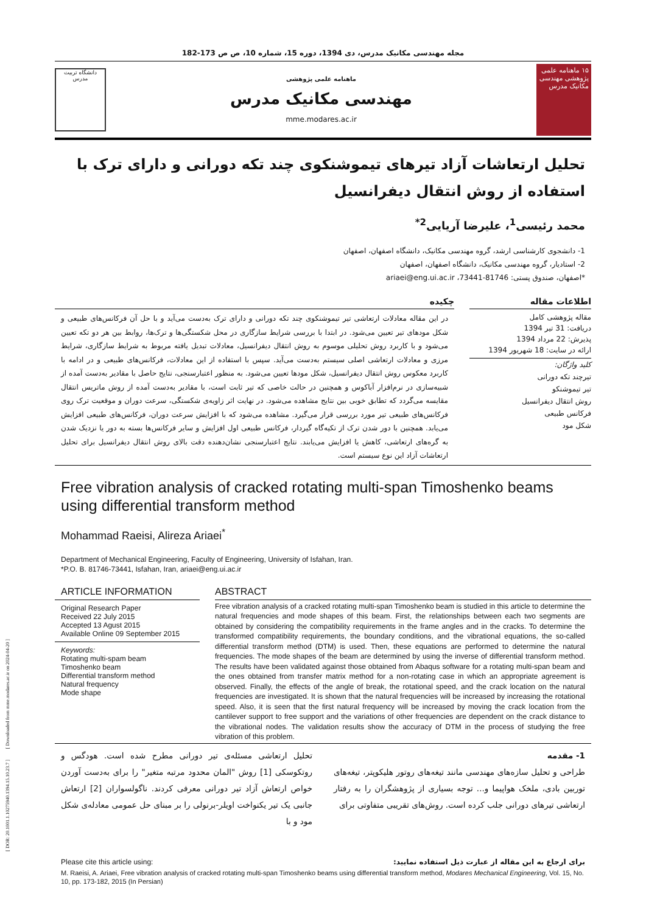مجله مهندسی مکانیک مدرس، دی 1394، دوره 15، شماره 10، ص ص 173-182
دانشگاه تربیت مدرس
ماهنامه علمی پژوهشی
مهندسی مکانیک مدرس
mme.modares.ac.ir
۱۵ ماهنامه علمی پژوهشی مهندسی مکانیک مدرس
تحلیل ارتعاشات آزاد تیرهای تیموشنکوی چند تکه دورانی و دارای ترک با استفاده از روش انتقال دیفرانسیل
محمد رئیسی<sup>1</sup>، علیرضا آریایی<sup>2*</sup>
1- دانشجوی کارشناسی ارشد، گروه مهندسی مکانیک، دانشگاه اصفهان، اصفهان
2- استادیار، گروه مهندسی مکانیک، دانشگاه اصفهان، اصفهان
*اصفهان، صندوق پستی: 81746-73441، ariaei@eng.ui.ac.ir
اطلاعات مقاله
مقاله پژوهشی کامل
دریافت: 31 تیر 1394
پذیرش: 22 مرداد 1394
ارائه در سایت: 18 شهریور 1394
کلید واژگان:
تیرچند تکه دورانی
تیر تیموشنکو
روش انتقال دیفرانسیل
فرکانس طبیعی
شکل مود
چکیده
در این مقاله معادلات ارتعاشی تیر تیموشنکوی چند تکه دورانی و دارای ترک به‌دست می‌آید و با حل آن فرکانس‌های طبیعی و شکل مودهای تیر تعیین می‌شود. در ابتدا با بررسی شرایط سازگاری در محل شکستگی‌ها و ترک‌ها، روابط بین هر دو تکه تعیین می‌شود و با کاربرد روش تحلیلی موسوم به روش انتقال دیفرانسیل، معادلات تبدیل یافته مربوط به شرایط سازگاری، شرایط مرزی و معادلات ارتعاشی اصلی سیستم به‌دست می‌آید. سپس با استفاده از این معادلات، فرکانس‌های طبیعی و در ادامه با کاربرد معکوس روش انتقال دیفرانسیل، شکل مودها تعیین می‌شود. به منظور اعتبارسنجی، نتایج حاصل با مقادیر به‌دست آمده از شبیه‌سازی در نرم‌افزار آباکوس و همچنین در حالت خاصی که تیر ثابت است، با مقادیر به‌دست آمده از روش ماتریس انتقال مقایسه می‌گردد که تطابق خوبی بین نتایج مشاهده می‌شود. در نهایت اثر زاویه‌ی شکستگی، سرعت دوران و موقعیت ترک روی فرکانس‌های طبیعی تیر مورد بررسی قرار می‌گیرد. مشاهده می‌شود که با افزایش سرعت دوران، فرکانس‌های طبیعی افزایش می‌یابد. همچنین با دور شدن ترک از تکیه‌گاه گیردار، فرکانس طبیعی اول افزایش و سایر فرکانس‌ها بسته به دور یا نزدیک شدن به گره‌های ارتعاشی، کاهش یا افزایش می‌یابند. نتایج اعتبارسنجی نشان‌دهنده دقت بالای روش انتقال دیفرانسیل برای تحلیل ارتعاشات آزاد این نوع سیستم است.
Free vibration analysis of cracked rotating multi-span Timoshenko beams using differential transform method
Mohammad Raeisi, Alireza Ariaei<sup>*</sup>
Department of Mechanical Engineering, Faculty of Engineering, University of Isfahan, Iran.
*P.O. B. 81746-73441, Isfahan, Iran, ariaei@eng.ui.ac.ir
ARTICLE INFORMATION
Original Research Paper
Received 22 July 2015
Accepted 13 Agust 2015
Available Online 09 September 2015
Keywords:
Rotating multi-spam beam
Timoshenko beam
Differential transform method
Natural frequency
Mode shape
ABSTRACT
Free vibration analysis of a cracked rotating multi-span Timoshenko beam is studied in this article to determine the natural frequencies and mode shapes of this beam. First, the relationships between each two segments are obtained by considering the compatibility requirements in the frame angles and in the cracks. To determine the transformed compatibility requirements, the boundary conditions, and the vibrational equations, the so-called differential transform method (DTM) is used. Then, these equations are performed to determine the natural frequencies. The mode shapes of the beam are determined by using the inverse of differential transform method. The results have been validated against those obtained from Abaqus software for a rotating multi-span beam and the ones obtained from transfer matrix method for a non-rotating case in which an appropriate agreement is observed. Finally, the effects of the angle of break, the rotational speed, and the crack location on the natural frequencies are investigated. It is shown that the natural frequencies will be increased by increasing the rotational speed. Also, it is seen that the first natural frequency will be increased by moving the crack location from the cantilever support to free support and the variations of other frequencies are dependent on the crack distance to the vibrational nodes. The validation results show the accuracy of DTM in the process of studying the free vibration of this problem.
1- مقدمه
طراحی و تحلیل سازه‌های مهندسی مانند تیغه‌های روتور هلیکوپتر، تیغه‌های توربین بادی، ملخک هواپیما و... توجه بسیاری از پژوهشگران را به رفتار ارتعاشی تیرهای دورانی جلب کرده است. روش‌های تقریبی متفاوتی برای
تحلیل ارتعاشی مسئله‌ی تیر دورانی مطرح شده است. هودگس و روتکوسکی [1] روش "المان محدود مرتبه متغیر" را برای به‌دست آوردن خواص ارتعاش آزاد تیر دورانی معرفی کردند. ناگولسواران [2] ارتعاش جانبی یک تیر یکنواخت اویلر-برنولی را بر مبنای حل عمومی معادله‌ی شکل مود و با
Please cite this article using: برای ارجاع به این مقاله از عبارت ذیل استفاده نمایید:
M. Raeisi, A. Ariaei, Free vibration analysis of cracked rotating multi-span Timoshenko beams using differential transform method, Modares Mechanical Engineering, Vol. 15, No. 10, pp. 173-182, 2015 (In Persian)
[ DOR: 20.1001.1.10275940.1394.15.10.23.7 ] [ Downloaded from mme.modares.ac.ir on 2024-04-20 ]